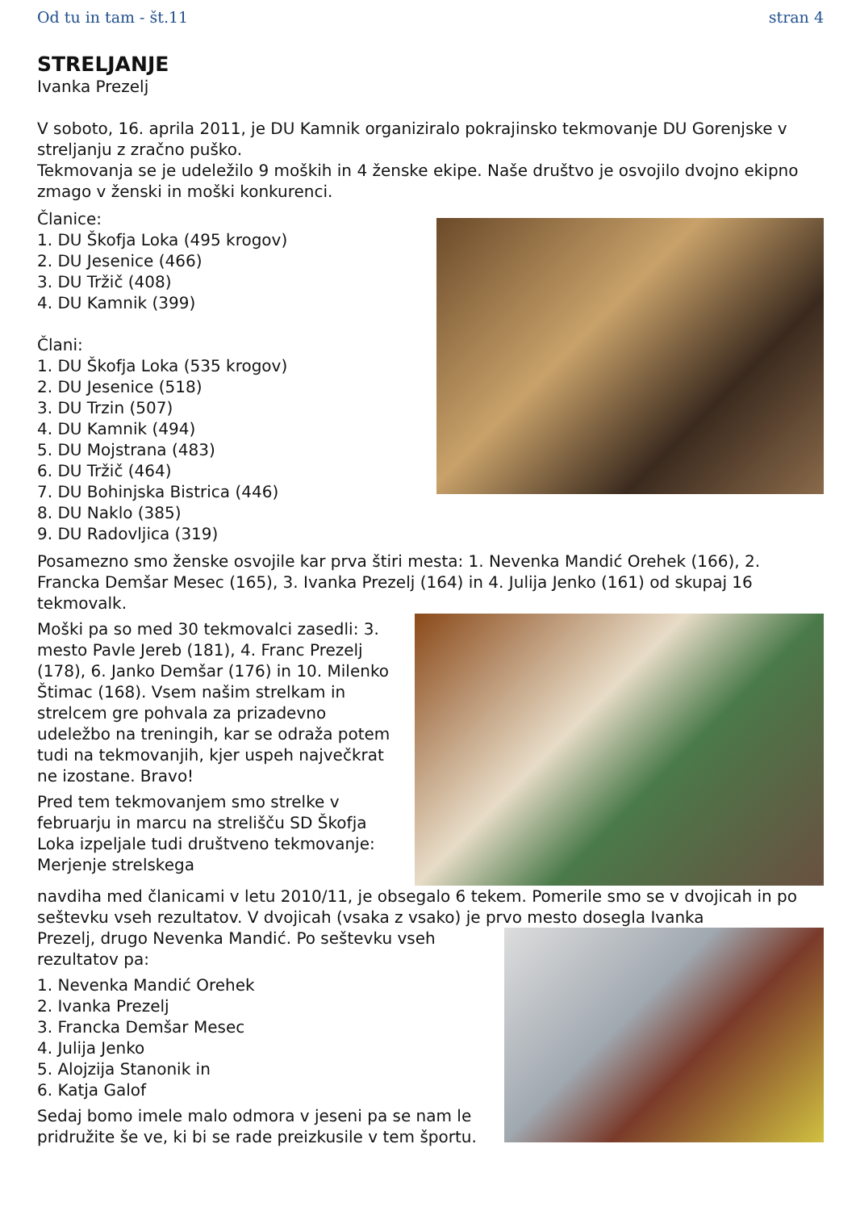Od tu in tam - št.11 stran 4
STRELJANJE
Ivanka Prezelj
V soboto, 16. aprila 2011, je DU Kamnik organiziralo pokrajinsko tekmovanje DU Gorenjske v streljanju z zračno puško.
Tekmovanja se je udeležilo 9 moških in 4 ženske ekipe. Naše društvo je osvojilo dvojno ekipno zmago v ženski in moški konkurenci.
Članice:
1. DU Škofja Loka (495 krogov)
2. DU Jesenice (466)
3. DU Tržič (408)
4. DU Kamnik (399)
Člani:
1. DU Škofja Loka (535 krogov)
2. DU Jesenice (518)
3. DU Trzin (507)
4. DU Kamnik (494)
5. DU Mojstrana (483)
6. DU Tržič (464)
7. DU Bohinjska Bistrica (446)
8. DU Naklo (385)
9. DU Radovljica (319)
Posamezno smo ženske osvojile kar prva štiri mesta: 1. Nevenka Mandić Orehek (166), 2. Francka Demšar Mesec (165), 3. Ivanka Prezelj (164) in 4. Julija Jenko (161) od skupaj 16 tekmovalk.
Moški pa so med 30 tekmovalci zasedli: 3. mesto Pavle Jereb (181), 4. Franc Prezelj (178), 6. Janko Demšar (176) in 10. Milenko Štimac (168). Vsem našim strelkam in strelcem gre pohvala za prizadevno udeležbo na treningih, kar se odraža potem tudi na tekmovanjih, kjer uspeh največkrat ne izostane. Bravo!
Pred tem tekmovanjem smo strelke v februarju in marcu na strelišču SD Škofja Loka izpeljale tudi društveno tekmovanje: Merjenje strelskega
navdiha med članicami v letu 2010/11, je obsegalo 6 tekem. Pomerile smo se v dvojicah in po seštevku vseh rezultatov. V dvojicah (vsaka z vsako) je prvo mesto dosegla Ivanka
Prezelj, drugo Nevenka Mandić. Po seštevku vseh rezultatov pa:
1. Nevenka Mandić Orehek
2. Ivanka Prezelj
3. Francka Demšar Mesec
4. Julija Jenko
5. Alojzija Stanonik in
6. Katja Galof
Sedaj bomo imele malo odmora v jeseni pa se nam le pridružite še ve, ki bi se rade preizkusile v tem športu.